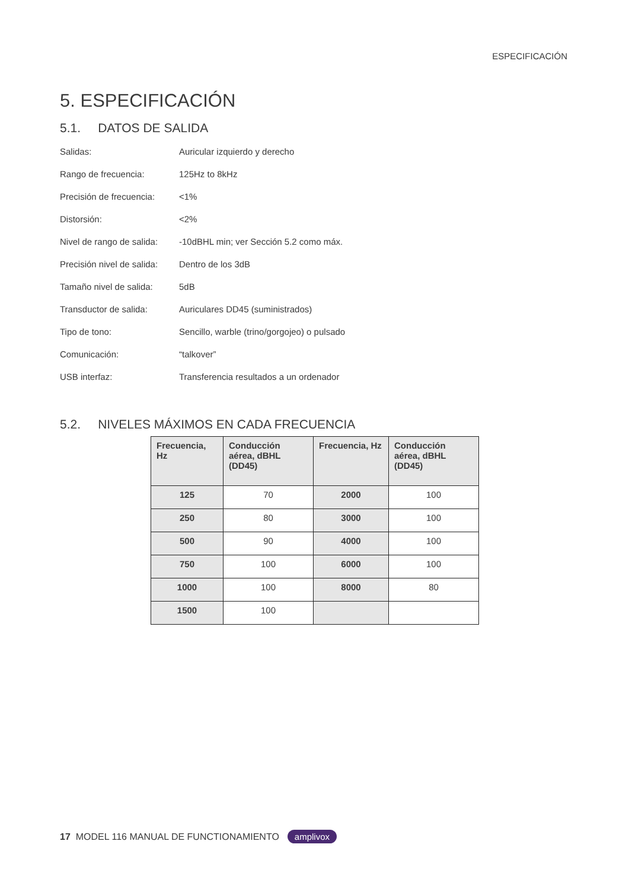ESPECIFICACIÓN
5. ESPECIFICACIÓN
5.1. DATOS DE SALIDA
Salidas: Auricular izquierdo y derecho
Rango de frecuencia: 125Hz to 8kHz
Precisión de frecuencia: <1%
Distorsión: <2%
Nivel de rango de salida: -10dBHL min; ver Sección 5.2 como máx.
Precisión nivel de salida: Dentro de los 3dB
Tamaño nivel de salida: 5dB
Transductor de salida: Auriculares DD45 (suministrados)
Tipo de tono: Sencillo, warble (trino/gorgojeo) o pulsado
Comunicación: “talkover”
USB interfaz: Transferencia resultados a un ordenador
5.2. NIVELES MÁXIMOS EN CADA FRECUENCIA
| Frecuencia, Hz | Conducción aérea, dBHL (DD45) | Frecuencia, Hz | Conducción aérea, dBHL (DD45) |
| --- | --- | --- | --- |
| 125 | 70 | 2000 | 100 |
| 250 | 80 | 3000 | 100 |
| 500 | 90 | 4000 | 100 |
| 750 | 100 | 6000 | 100 |
| 1000 | 100 | 8000 | 80 |
| 1500 | 100 | | |
17 MODEL 116 MANUAL DE FUNCTIONAMIENTO amplivox